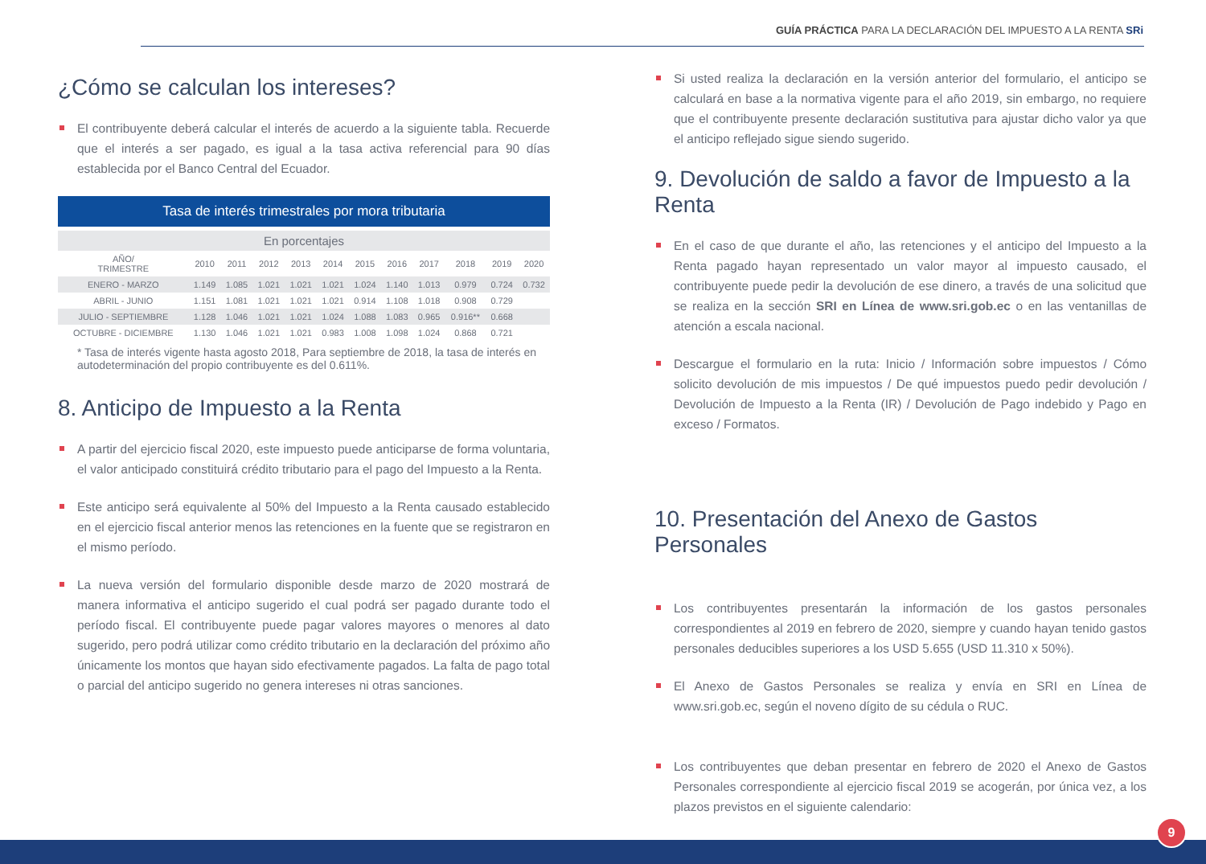GUÍA PRÁCTICA PARA LA DECLARACIÓN DEL IMPUESTO A LA RENTA SRi
¿Cómo se calculan los intereses?
El contribuyente deberá calcular el interés de acuerdo a la siguiente tabla. Recuerde que el interés a ser pagado, es igual a la tasa activa referencial para 90 días establecida por el Banco Central del Ecuador.
Tasa de interés trimestrales por mora tributaria
En porcentajes
| AÑO/ TRIMESTRE | 2010 | 2011 | 2012 | 2013 | 2014 | 2015 | 2016 | 2017 | 2018 | 2019 | 2020 |
| --- | --- | --- | --- | --- | --- | --- | --- | --- | --- | --- | --- |
| ENERO - MARZO | 1.149 | 1.085 | 1.021 | 1.021 | 1.021 | 1.024 | 1.140 | 1.013 | 0.979 | 0.724 | 0.732 |
| ABRIL - JUNIO | 1.151 | 1.081 | 1.021 | 1.021 | 1.021 | 0.914 | 1.108 | 1.018 | 0.908 | 0.729 | |
| JULIO - SEPTIEMBRE | 1.128 | 1.046 | 1.021 | 1.021 | 1.024 | 1.088 | 1.083 | 0.965 | 0.916** | 0.668 | |
| OCTUBRE - DICIEMBRE | 1.130 | 1.046 | 1.021 | 1.021 | 0.983 | 1.008 | 1.098 | 1.024 | 0.868 | 0.721 | |
* Tasa de interés vigente hasta agosto 2018, Para septiembre de 2018, la tasa de interés en autodeterminación del propio contribuyente es del 0.611%.
8. Anticipo de Impuesto a la Renta
A partir del ejercicio fiscal 2020, este impuesto puede anticiparse de forma voluntaria, el valor anticipado constituirá crédito tributario para el pago del Impuesto a la Renta.
Este anticipo será equivalente al 50% del Impuesto a la Renta causado establecido en el ejercicio fiscal anterior menos las retenciones en la fuente que se registraron en el mismo período.
La nueva versión del formulario disponible desde marzo de 2020 mostrará de manera informativa el anticipo sugerido el cual podrá ser pagado durante todo el período fiscal. El contribuyente puede pagar valores mayores o menores al dato sugerido, pero podrá utilizar como crédito tributario en la declaración del próximo año únicamente los montos que hayan sido efectivamente pagados. La falta de pago total o parcial del anticipo sugerido no genera intereses ni otras sanciones.
Si usted realiza la declaración en la versión anterior del formulario, el anticipo se calculará en base a la normativa vigente para el año 2019, sin embargo, no requiere que el contribuyente presente declaración sustitutiva para ajustar dicho valor ya que el anticipo reflejado sigue siendo sugerido.
9. Devolución de saldo a favor de Impuesto a la Renta
En el caso de que durante el año, las retenciones y el anticipo del Impuesto a la Renta pagado hayan representado un valor mayor al impuesto causado, el contribuyente puede pedir la devolución de ese dinero, a través de una solicitud que se realiza en la sección SRI en Línea de www.sri.gob.ec o en las ventanillas de atención a escala nacional.
Descargue el formulario en la ruta: Inicio / Información sobre impuestos / Cómo solicito devolución de mis impuestos / De qué impuestos puedo pedir devolución / Devolución de Impuesto a la Renta (IR) / Devolución de Pago indebido y Pago en exceso / Formatos.
10. Presentación del Anexo de Gastos Personales
Los contribuyentes presentarán la información de los gastos personales correspondientes al 2019 en febrero de 2020, siempre y cuando hayan tenido gastos personales deducibles superiores a los USD 5.655 (USD 11.310 x 50%).
El Anexo de Gastos Personales se realiza y envía en SRI en Línea de www.sri.gob.ec, según el noveno dígito de su cédula o RUC.
Los contribuyentes que deban presentar en febrero de 2020 el Anexo de Gastos Personales correspondiente al ejercicio fiscal 2019 se acogerán, por única vez, a los plazos previstos en el siguiente calendario:
9